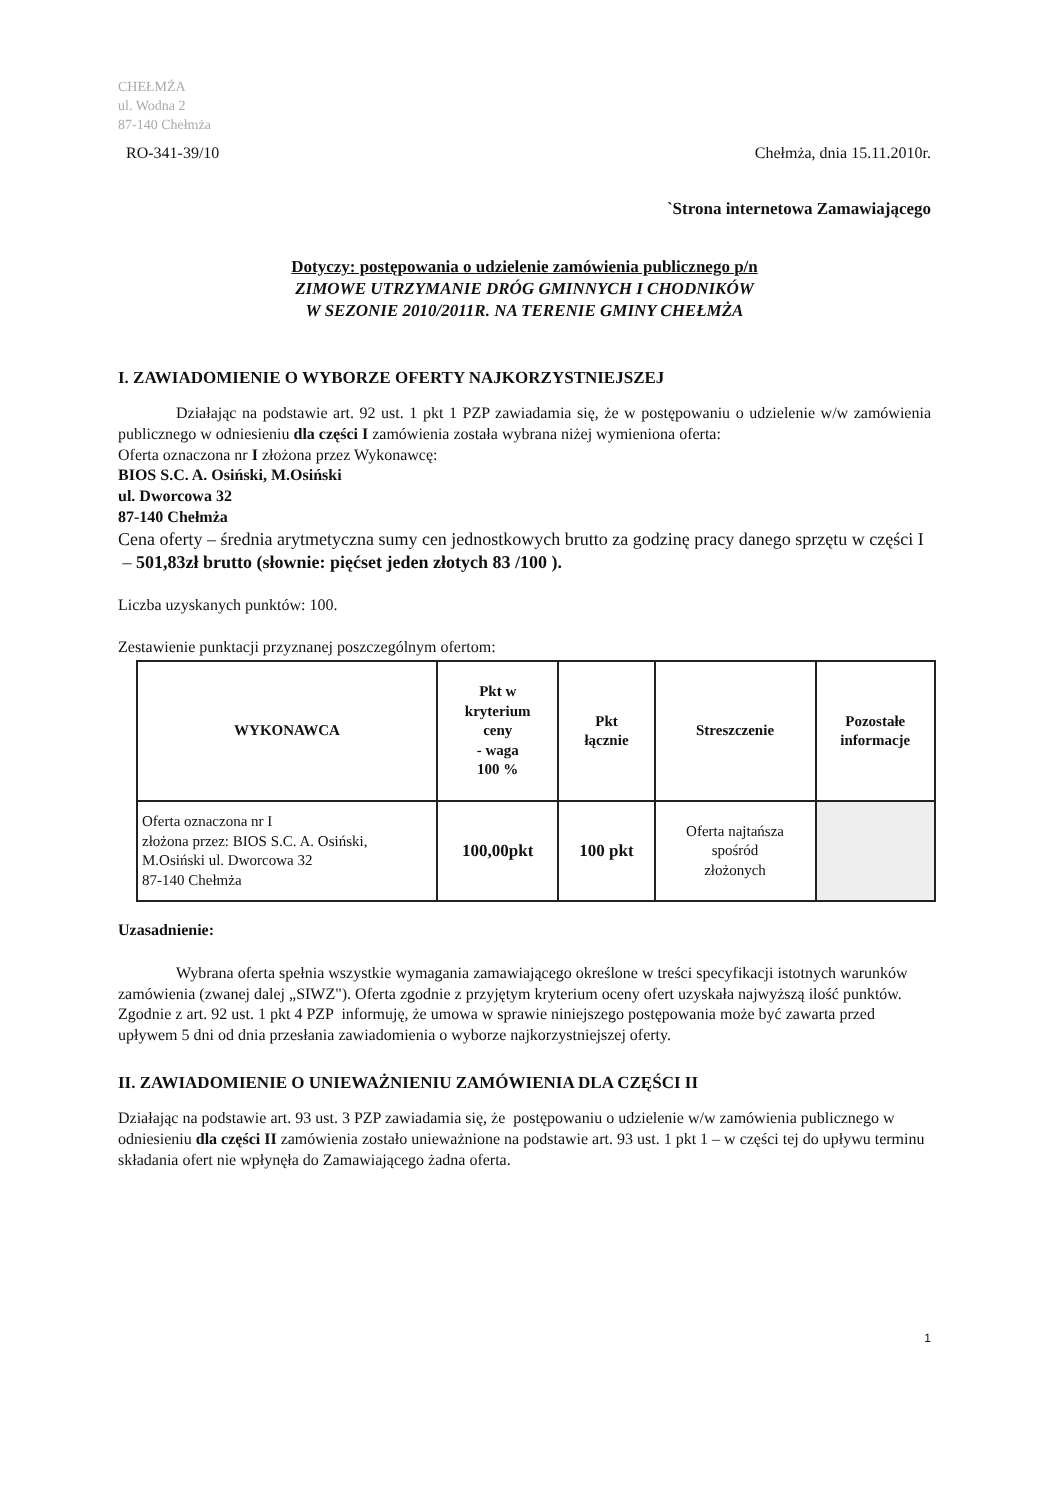CHEŁMŻA
ul. Wodna 2
87-140 Chełmża
RO-341-39/10
Chełmża, dnia 15.11.2010r.
`Strona internetowa Zamawiającego
Dotyczy: postępowania o udzielenie zamówienia publicznego p/n
ZIMOWE UTRZYMANIE DRÓG GMINNYCH I CHODNIKÓW
W SEZONIE 2010/2011R. NA TERENIE GMINY CHEŁMŻA
I. ZAWIADOMIENIE O WYBORZE OFERTY NAJKORZYSTNIEJSZEJ
Działając na podstawie art. 92 ust. 1 pkt 1 PZP zawiadamia się, że w postępowaniu o udzielenie w/w zamówienia publicznego w odniesieniu dla części I zamówienia została wybrana niżej wymieniona oferta:
Oferta oznaczona nr I złożona przez Wykonawcę:
BIOS S.C. A. Osiński, M.Osiński
ul. Dworcowa 32
87-140 Chełmża
Cena oferty – średnia arytmetyczna sumy cen jednostkowych brutto za godzinę pracy danego sprzętu w części I – 501,83zł brutto (słownie: pięćset jeden złotych 83 /100 ).
Liczba uzyskanych punktów: 100.
Zestawienie punktacji przyznanej poszczególnym ofertom:
| WYKONAWCA | Pkt w kryterium ceny - waga 100 % | Pkt łącznie | Streszczenie | Pozostałe informacje |
| --- | --- | --- | --- | --- |
| Oferta oznaczona nr I złożona przez: BIOS S.C. A. Osiński, M.Osiński ul. Dworcowa 32 87-140 Chełmża | 100,00pkt | 100 pkt | Oferta najtańsza spośród złożonych | |
Uzasadnienie:
Wybrana oferta spełnia wszystkie wymagania zamawiającego określone w treści specyfikacji istotnych warunków zamówienia (zwanej dalej „SIWZ"). Oferta zgodnie z przyjętym kryterium oceny ofert uzyskała najwyższą ilość punktów.
Zgodnie z art. 92 ust. 1 pkt 4 PZP informuję, że umowa w sprawie niniejszego postępowania może być zawarta przed upływem 5 dni od dnia przesłania zawiadomienia o wyborze najkorzystniejszej oferty.
II. ZAWIADOMIENIE O UNIEWAŻNIENIU ZAMÓWIENIA DLA CZĘŚCI II
Działając na podstawie art. 93 ust. 3 PZP zawiadamia się, że postępowaniu o udzielenie w/w zamówienia publicznego w odniesieniu dla części II zamówienia zostało unieważnione na podstawie art. 93 ust. 1 pkt 1 – w części tej do upływu terminu składania ofert nie wpłynęła do Zamawiającego żadna oferta.
1